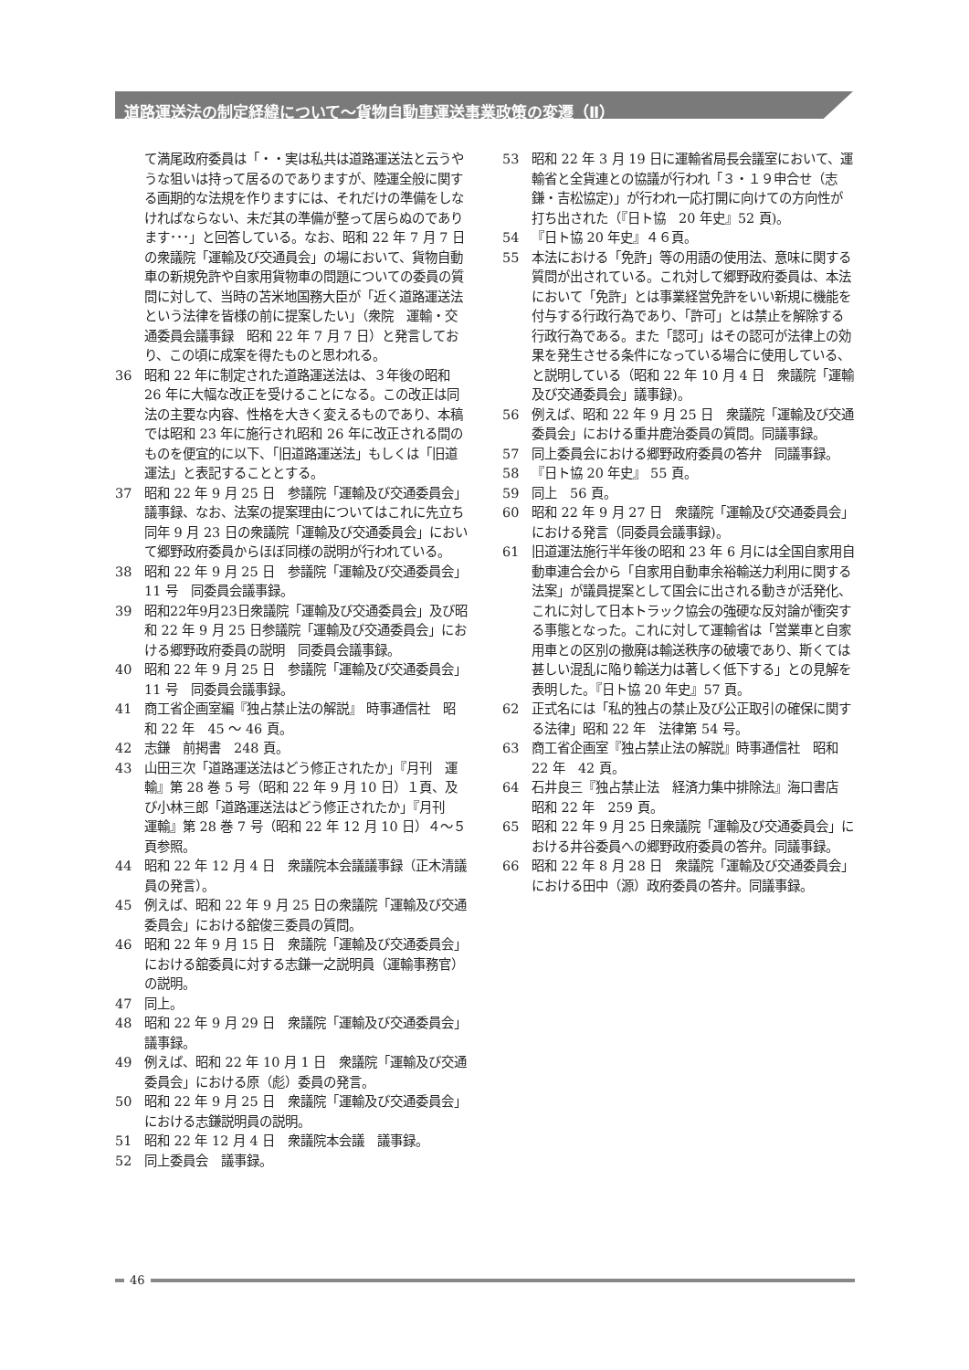道路運送法の制定経緯について～貨物自動車運送事業政策の変遷（Ⅱ）
て満尾政府委員は「・・実は私共は道路運送法と云うやうな狙いは持って居るのでありますが、陸運全般に関する画期的な法規を作りますには、それだけの準備をしなければならない、未だ其の準備が整って居らぬのであります･･･」と回答している。なお、昭和 22 年 7 月 7 日の衆議院「運輸及び交通員会」の場において、貨物自動車の新規免許や自家用貨物車の問題についての委員の質問に対して、当時の苫米地国務大臣が「近く道路運送法という法律を皆様の前に提案したい」（衆院　運輸・交通委員会議事録　昭和 22 年 7 月 7 日）と発言しており、この頃に成案を得たものと思われる。
36 昭和 22 年に制定された道路運送法は、３年後の昭和 26 年に大幅な改正を受けることになる。この改正は同法の主要な内容、性格を大きく変えるものであり、本稿では昭和 23 年に施行され昭和 26 年に改正される間のものを便宜的に以下、「旧道路運送法」もしくは「旧道運法」と表記することとする。
37 昭和 22 年 9 月 25 日　参議院「運輸及び交通委員会」議事録、なお、法案の提案理由についてはこれに先立ち同年 9 月 23 日の衆議院「運輸及び交通委員会」において郷野政府委員からほぼ同様の説明が行われている。
38 昭和 22 年 9 月 25 日　参議院「運輸及び交通委員会」11 号　同委員会議事録。
39 昭和22年9月23日衆議院「運輸及び交通委員会」及び昭和 22 年 9 月 25 日参議院「運輸及び交通委員会」における郷野政府委員の説明　同委員会議事録。
40 昭和 22 年 9 月 25 日　参議院「運輸及び交通委員会」11 号　同委員会議事録。
41 商工省企画室編『独占禁止法の解説』 時事通信社　昭和 22 年　45 ～ 46 頁。
42 志鎌　前掲書　248 頁。
43 山田三次「道路運送法はどう修正されたか」『月刊　運輸』第 28 巻 5 号（昭和 22 年 9 月 10 日）１頁、及び小林三郎「道路運送法はどう修正されたか」『月刊　運輸』第 28 巻 7 号（昭和 22 年 12 月 10 日）４～５頁参照。
44 昭和 22 年 12 月 4 日　衆議院本会議議事録（正木清議員の発言）。
45 例えば、昭和 22 年 9 月 25 日の衆議院「運輸及び交通委員会」における舘俊三委員の質問。
46 昭和 22 年 9 月 15 日　衆議院「運輸及び交通委員会」における舘委員に対する志鎌一之説明員（運輸事務官）の説明。
47 同上。
48 昭和 22 年 9 月 29 日　衆議院「運輸及び交通委員会」 議事録。
49 例えば、昭和 22 年 10 月 1 日　衆議院「運輸及び交通委員会」における原（彪）委員の発言。
50 昭和 22 年 9 月 25 日　衆議院「運輸及び交通委員会」における志鎌説明員の説明。
51 昭和 22 年 12 月 4 日　衆議院本会議　議事録。
52 同上委員会　議事録。
53 昭和 22 年 3 月 19 日に運輸省局長会議室において、運輸省と全貨連との協議が行われ「３・１９申合せ（志鎌・吉松協定)」が行われ一応打開に向けての方向性が打ち出された（『日ト協　20 年史』52 頁)。
54 『日ト協 20 年史』４６頁。
55 本法における「免許」等の用語の使用法、意味に関する質問が出されている。これ対して郷野政府委員は、本法において「免許」とは事業経営免許をいい新規に機能を付与する行政行為であり、「許可」とは禁止を解除する行政行為である。また「認可」はその認可が法律上の効果を発生させる条件になっている場合に使用している、と説明している（昭和 22 年 10 月 4 日　衆議院「運輸及び交通委員会」議事録)。
56 例えば、昭和 22 年 9 月 25 日　衆議院「運輸及び交通委員会」における重井鹿治委員の質問。同議事録。
57 同上委員会における郷野政府委員の答弁　同議事録。
58 『日ト協 20 年史』 55 頁。
59 同上　56 頁。
60 昭和 22 年 9 月 27 日　衆議院「運輸及び交通委員会」における発言（同委員会議事録)。
61 旧道運法施行半年後の昭和 23 年 6 月には全国自家用自動車連合会から「自家用自動車余裕輸送力利用に関する法案」が議員提案として国会に出される動きが活発化、これに対して日本トラック協会の強硬な反対論が衝突する事態となった。これに対して運輸省は「営業車と自家用車との区別の撤廃は輸送秩序の破壊であり、斯くては甚しい混乱に陥り輸送力は著しく低下する」との見解を表明した。『日ト協 20 年史』57 頁。
62 正式名には「私的独占の禁止及び公正取引の確保に関する法律」昭和 22 年　法律第 54 号。
63 商工省企画室『独占禁止法の解説』時事通信社　昭和 22 年　42 頁。
64 石井良三『独占禁止法　経済力集中排除法』海口書店　昭和 22 年　259 頁。
65 昭和 22 年 9 月 25 日衆議院「運輸及び交通委員会」における井谷委員への郷野政府委員の答弁。同議事録。
66 昭和 22 年 8 月 28 日　衆議院「運輸及び交通委員会」における田中（源）政府委員の答弁。同議事録。
46